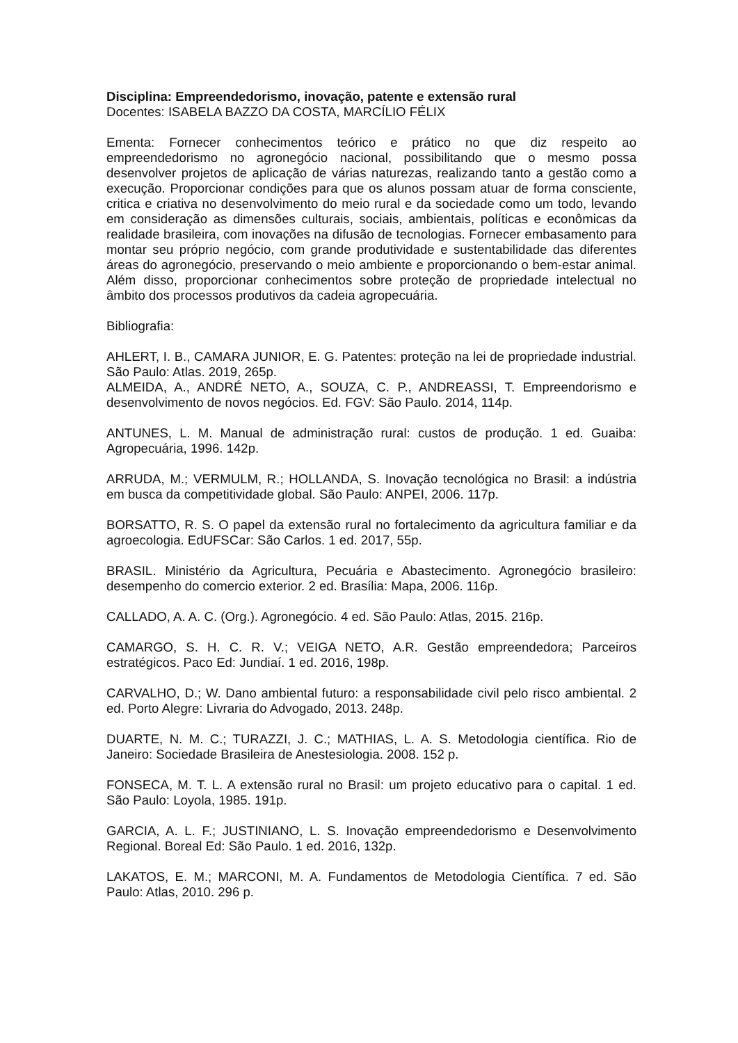Disciplina: Empreendedorismo, inovação, patente e extensão rural
Docentes: ISABELA BAZZO DA COSTA, MARCÍLIO FÉLIX
Ementa: Fornecer conhecimentos teórico e prático no que diz respeito ao empreendedorismo no agronegócio nacional, possibilitando que o mesmo possa desenvolver projetos de aplicação de várias naturezas, realizando tanto a gestão como a execução. Proporcionar condições para que os alunos possam atuar de forma consciente, critica e criativa no desenvolvimento do meio rural e da sociedade como um todo, levando em consideração as dimensões culturais, sociais, ambientais, políticas e econômicas da realidade brasileira, com inovações na difusão de tecnologias. Fornecer embasamento para montar seu próprio negócio, com grande produtividade e sustentabilidade das diferentes áreas do agronegócio, preservando o meio ambiente e proporcionando o bem-estar animal. Além disso, proporcionar conhecimentos sobre proteção de propriedade intelectual no âmbito dos processos produtivos da cadeia agropecuária.
Bibliografia:
AHLERT, I. B., CAMARA JUNIOR, E. G. Patentes: proteção na lei de propriedade industrial. São Paulo: Atlas. 2019, 265p.
ALMEIDA, A., ANDRÉ NETO, A., SOUZA, C. P., ANDREASSI, T. Empreendorismo e desenvolvimento de novos negócios. Ed. FGV: São Paulo. 2014, 114p.
ANTUNES, L. M. Manual de administração rural: custos de produção. 1 ed. Guaiba: Agropecuária, 1996. 142p.
ARRUDA, M.; VERMULM, R.; HOLLANDA, S. Inovação tecnológica no Brasil: a indústria em busca da competitividade global. São Paulo: ANPEI, 2006. 117p.
BORSATTO, R. S. O papel da extensão rural no fortalecimento da agricultura familiar e da agroecologia. EdUFSCar: São Carlos. 1 ed. 2017, 55p.
BRASIL. Ministério da Agricultura, Pecuária e Abastecimento. Agronegócio brasileiro: desempenho do comercio exterior. 2 ed. Brasília: Mapa, 2006. 116p.
CALLADO, A. A. C. (Org.). Agronegócio. 4 ed. São Paulo: Atlas, 2015. 216p.
CAMARGO, S. H. C. R. V.; VEIGA NETO, A.R. Gestão empreendedora; Parceiros estratégicos. Paco Ed: Jundiaí. 1 ed. 2016, 198p.
CARVALHO, D.; W. Dano ambiental futuro: a responsabilidade civil pelo risco ambiental. 2 ed. Porto Alegre: Livraria do Advogado, 2013. 248p.
DUARTE, N. M. C.; TURAZZI, J. C.; MATHIAS, L. A. S. Metodologia científica. Rio de Janeiro: Sociedade Brasileira de Anestesiologia. 2008. 152 p.
FONSECA, M. T. L. A extensão rural no Brasil: um projeto educativo para o capital. 1 ed. São Paulo: Loyola, 1985. 191p.
GARCIA, A. L. F.; JUSTINIANO, L. S. Inovação empreendedorismo e Desenvolvimento Regional. Boreal Ed: São Paulo. 1 ed. 2016, 132p.
LAKATOS, E. M.; MARCONI, M. A. Fundamentos de Metodologia Científica. 7 ed. São Paulo: Atlas, 2010. 296 p.